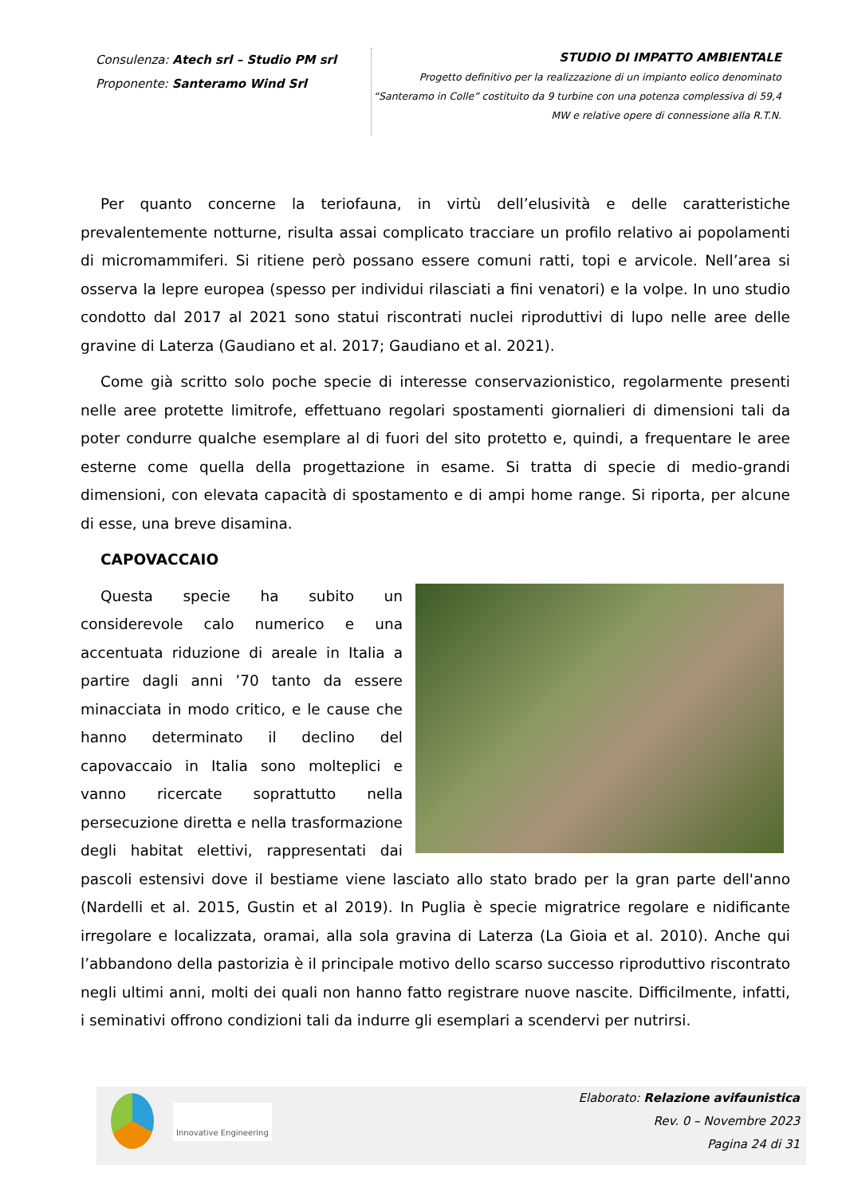Consulenza: Atech srl – Studio PM srl
Proponente: Santeramo Wind Srl
STUDIO DI IMPATTO AMBIENTALE
Progetto definitivo per la realizzazione di un impianto eolico denominato
“Santeramo in Colle” costituito da 9 turbine con una potenza complessiva di 59,4
MW e relative opere di connessione alla R.T.N.
Per quanto concerne la teriofauna, in virtù dell’elusività e delle caratteristiche prevalentemente notturne, risulta assai complicato tracciare un profilo relativo ai popolamenti di micromammiferi. Si ritiene però possano essere comuni ratti, topi e arvicole. Nell’area si osserva la lepre europea (spesso per individui rilasciati a fini venatori) e la volpe. In uno studio condotto dal 2017 al 2021 sono statui riscontrati nuclei riproduttivi di lupo nelle aree delle gravine di Laterza (Gaudiano et al. 2017; Gaudiano et al. 2021).
Come già scritto solo poche specie di interesse conservazionistico, regolarmente presenti nelle aree protette limitrofe, effettuano regolari spostamenti giornalieri di dimensioni tali da poter condurre qualche esemplare al di fuori del sito protetto e, quindi, a frequentare le aree esterne come quella della progettazione in esame. Si tratta di specie di medio-grandi dimensioni, con elevata capacità di spostamento e di ampi home range. Si riporta, per alcune di esse, una breve disamina.
CAPOVACCAIO
Questa specie ha subito un considerevole calo numerico e una accentuata riduzione di areale in Italia a partire dagli anni ’70 tanto da essere minacciata in modo critico, e le cause che hanno determinato il declino del capovaccaio in Italia sono molteplici e vanno ricercate soprattutto nella persecuzione diretta e nella trasformazione degli habitat elettivi, rappresentati dai pascoli estensivi dove il bestiame viene lasciato allo stato brado per la gran parte dell'anno (Nardelli et al. 2015, Gustin et al 2019). In Puglia è specie migratrice regolare e nidificante irregolare e localizzata, oramai, alla sola gravina di Laterza (La Gioia et al. 2010). Anche qui l’abbandono della pastorizia è il principale motivo dello scarso successo riproduttivo riscontrato negli ultimi anni, molti dei quali non hanno fatto registrare nuove nascite. Difficilmente, infatti, i seminativi offrono condizioni tali da indurre gli esemplari a scendervi per nutrirsi.
Innovative Engineering
Elaborato: Relazione avifaunistica
Rev. 0 – Novembre 2023
Pagina 24 di 31